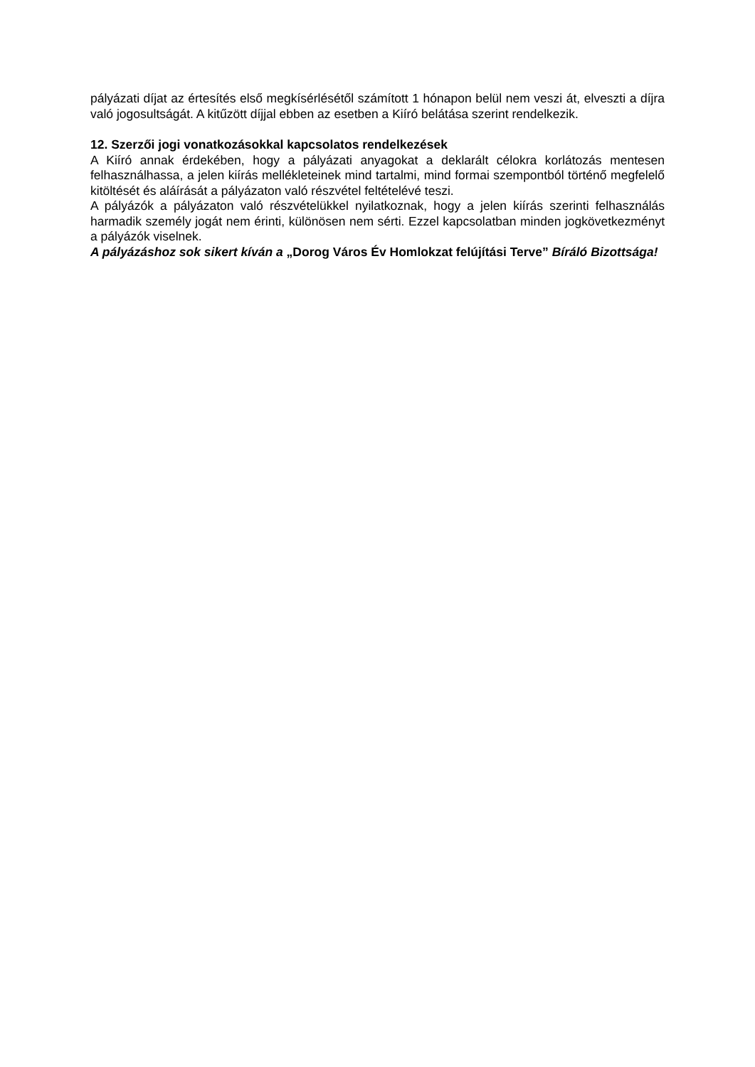pályázati díjat az értesítés első megkísérlésétől számított 1 hónapon belül nem veszi át, elveszti a díjra való jogosultságát. A kitűzött díjjal ebben az esetben a Kiíró belátása szerint rendelkezik.
12. Szerzői jogi vonatkozásokkal kapcsolatos rendelkezések
A Kiíró annak érdekében, hogy a pályázati anyagokat a deklarált célokra korlátozás mentesen felhasználhassa, a jelen kiírás mellékleteinek mind tartalmi, mind formai szempontból történő megfelelő kitöltését és aláírását a pályázaton való részvétel feltételévé teszi.
A pályázók a pályázaton való részvételükkel nyilatkoznak, hogy a jelen kiírás szerinti felhasználás harmadik személy jogát nem érinti, különösen nem sérti. Ezzel kapcsolatban minden jogkövetkezményt a pályázók viselnek.
A pályázáshoz sok sikert kíván a „Dorog Város Év Homlokzat felújítási Terve” Bíráló Bizottsága!